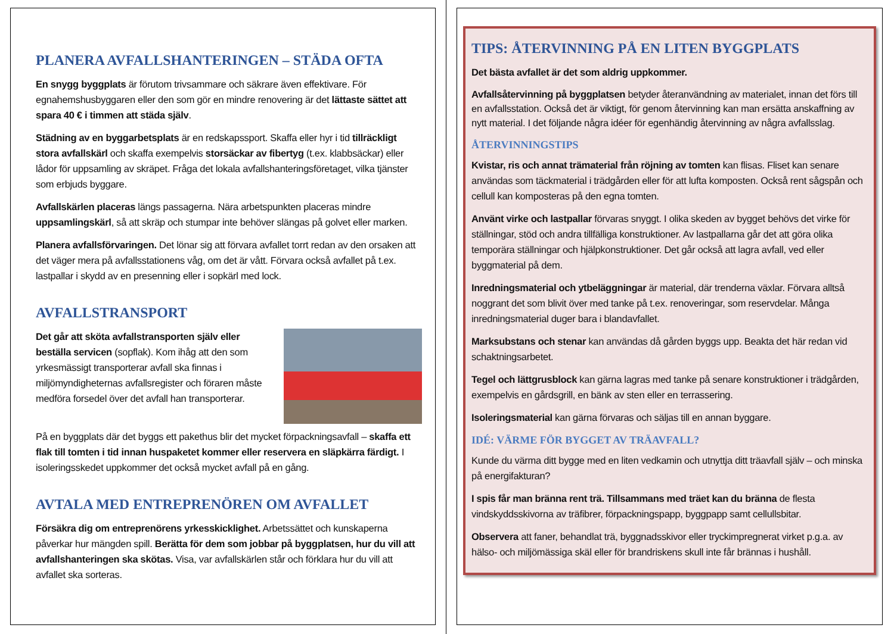PLANERA AVFALLSHANTERINGEN – STÄDA OFTA
En snygg byggplats är förutom trivsammare och säkrare även effektivare. För egnahemshusbyggaren eller den som gör en mindre renovering är det lättaste sättet att spara 40 € i timmen att städa själv.
Städning av en byggarbetsplats är en redskapssport. Skaffa eller hyr i tid tillräckligt stora avfallskärl och skaffa exempelvis storsäckar av fibertyg (t.ex. klabbsäckar) eller lådor för uppsamling av skräpet. Fråga det lokala avfallshanteringsföretaget, vilka tjänster som erbjuds byggare.
Avfallskärlen placeras längs passagerna. Nära arbetspunkten placeras mindre uppsamlingskärl, så att skräp och stumpar inte behöver slängas på golvet eller marken.
Planera avfallsförvaringen. Det lönar sig att förvara avfallet torrt redan av den orsaken att det väger mera på avfallsstationens våg, om det är vått. Förvara också avfallet på t.ex. lastpallar i skydd av en presenning eller i sopkärl med lock.
AVFALLSTRANSPORT
Det går att sköta avfallstransporten själv eller beställa servicen (sopflak). Kom ihåg att den som yrkesmässigt transporterar avfall ska finnas i miljömyndigheternas avfallsregister och föraren måste medföra forsedel över det avfall han transporterar.
På en byggplats där det byggs ett pakethus blir det mycket förpackningsavfall – skaffa ett flak till tomten i tid innan huspaketet kommer eller reservera en släpkärra färdigt. I isoleringsskedet uppkommer det också mycket avfall på en gång.
AVTALA MED ENTREPRENÖREN OM AVFALLET
Försäkra dig om entreprenörens yrkesskicklighet. Arbetssättet och kunskaperna påverkar hur mängden spill. Berätta för dem som jobbar på byggplatsen, hur du vill att avfallshanteringen ska skötas. Visa, var avfallskärlen står och förklara hur du vill att avfallet ska sorteras.
TIPS: ÅTERVINNING PÅ EN LITEN BYGGPLATS
Det bästa avfallet är det som aldrig uppkommer.
Avfallsåtervinning på byggplatsen betyder återanvändning av materialet, innan det förs till en avfallsstation. Också det är viktigt, för genom återvinning kan man ersätta anskaffning av nytt material. I det följande några idéer för egenhändig återvinning av några avfallsslag.
ÅTERVINNINGSTIPS
Kvistar, ris och annat trämaterial från röjning av tomten kan flisas. Fliset kan senare användas som täckmaterial i trädgården eller för att lufta komposten. Också rent sågspån och cellull kan komposteras på den egna tomten.
Använt virke och lastpallar förvaras snyggt. I olika skeden av bygget behövs det virke för ställningar, stöd och andra tillfälliga konstruktioner. Av lastpallarna går det att göra olika temporära ställningar och hjälpkonstruktioner. Det går också att lagra avfall, ved eller byggmaterial på dem.
Inredningsmaterial och ytbeläggningar är material, där trenderna växlar. Förvara alltså noggrant det som blivit över med tanke på t.ex. renoveringar, som reservdelar. Många inredningsmaterial duger bara i blandavfallet.
Marksubstans och stenar kan användas då gården byggs upp. Beakta det här redan vid schaktningsarbetet.
Tegel och lättgrusblock kan gärna lagras med tanke på senare konstruktioner i trädgården, exempelvis en gårdsgrill, en bänk av sten eller en terrassering.
Isoleringsmaterial kan gärna förvaras och säljas till en annan byggare.
IDÉ: VÄRME FÖR BYGGET AV TRÄAVFALL?
Kunde du värma ditt bygge med en liten vedkamin och utnyttja ditt träavfall själv – och minska på energifakturan?
I spis får man bränna rent trä. Tillsammans med träet kan du bränna de flesta vindskyddsskivorna av träfibrer, förpackningspapp, byggpapp samt cellullsbitar.
Observera att faner, behandlat trä, byggnadsskivor eller tryckimpregnerat virket p.g.a. av hälso- och miljömässiga skäl eller för brandriskens skull inte får brännas i hushåll.